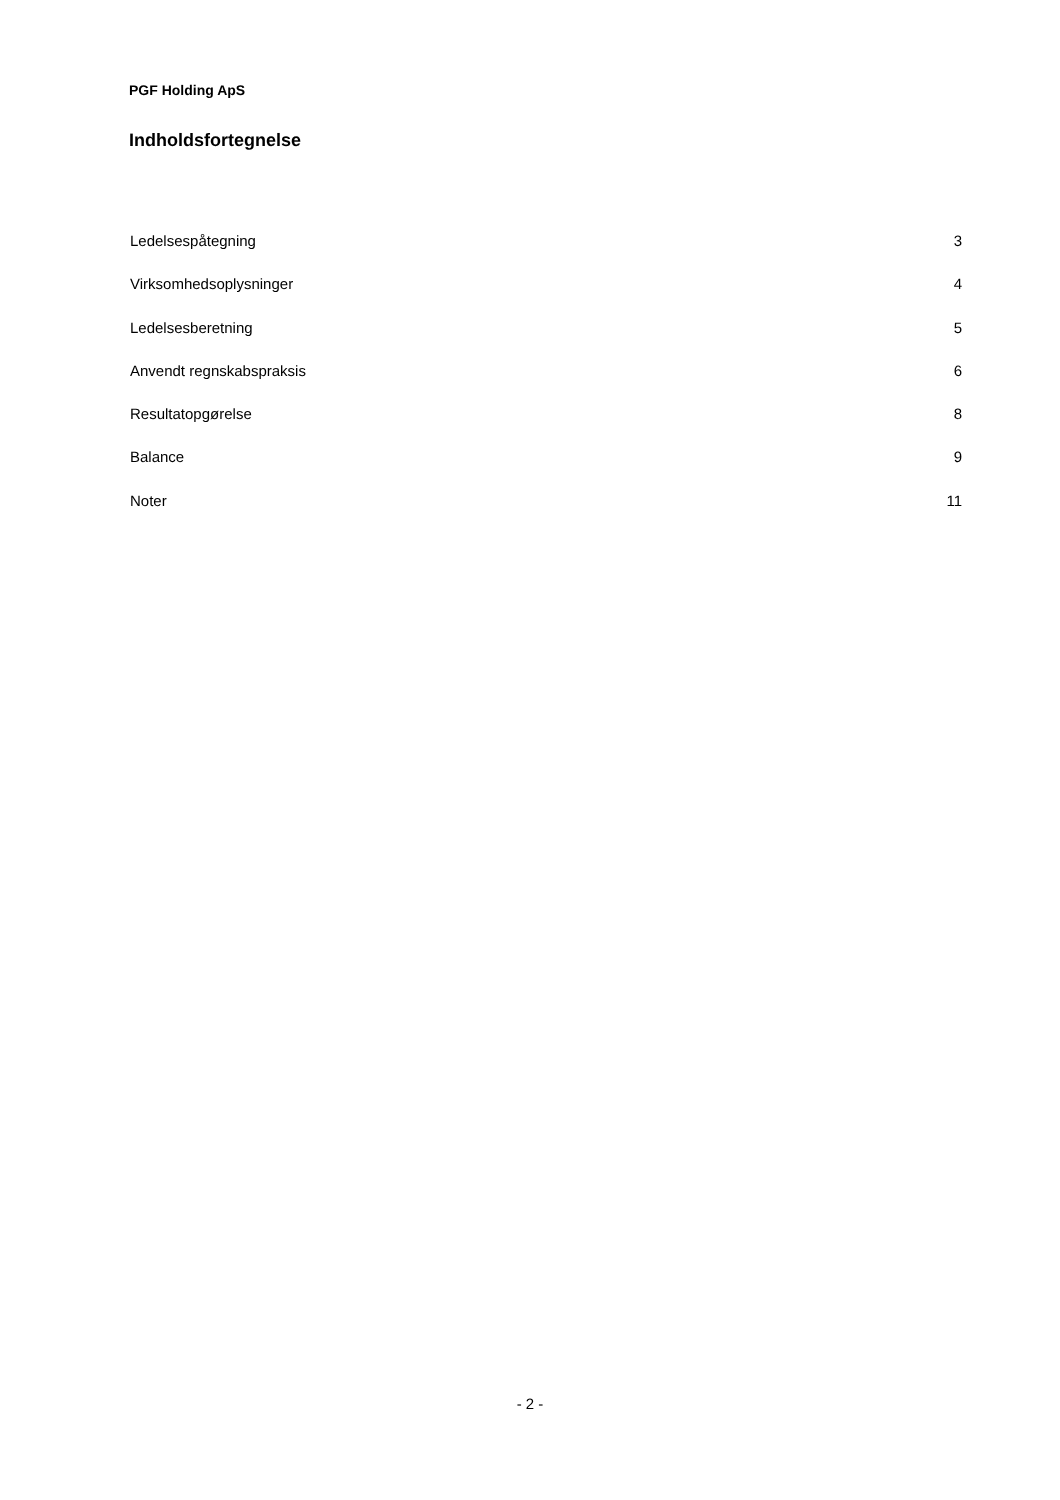PGF Holding ApS
Indholdsfortegnelse
Ledelsespåtegning 3
Virksomhedsoplysninger 4
Ledelsesberetning 5
Anvendt regnskabspraksis 6
Resultatopgørelse 8
Balance 9
Noter 11
- 2 -